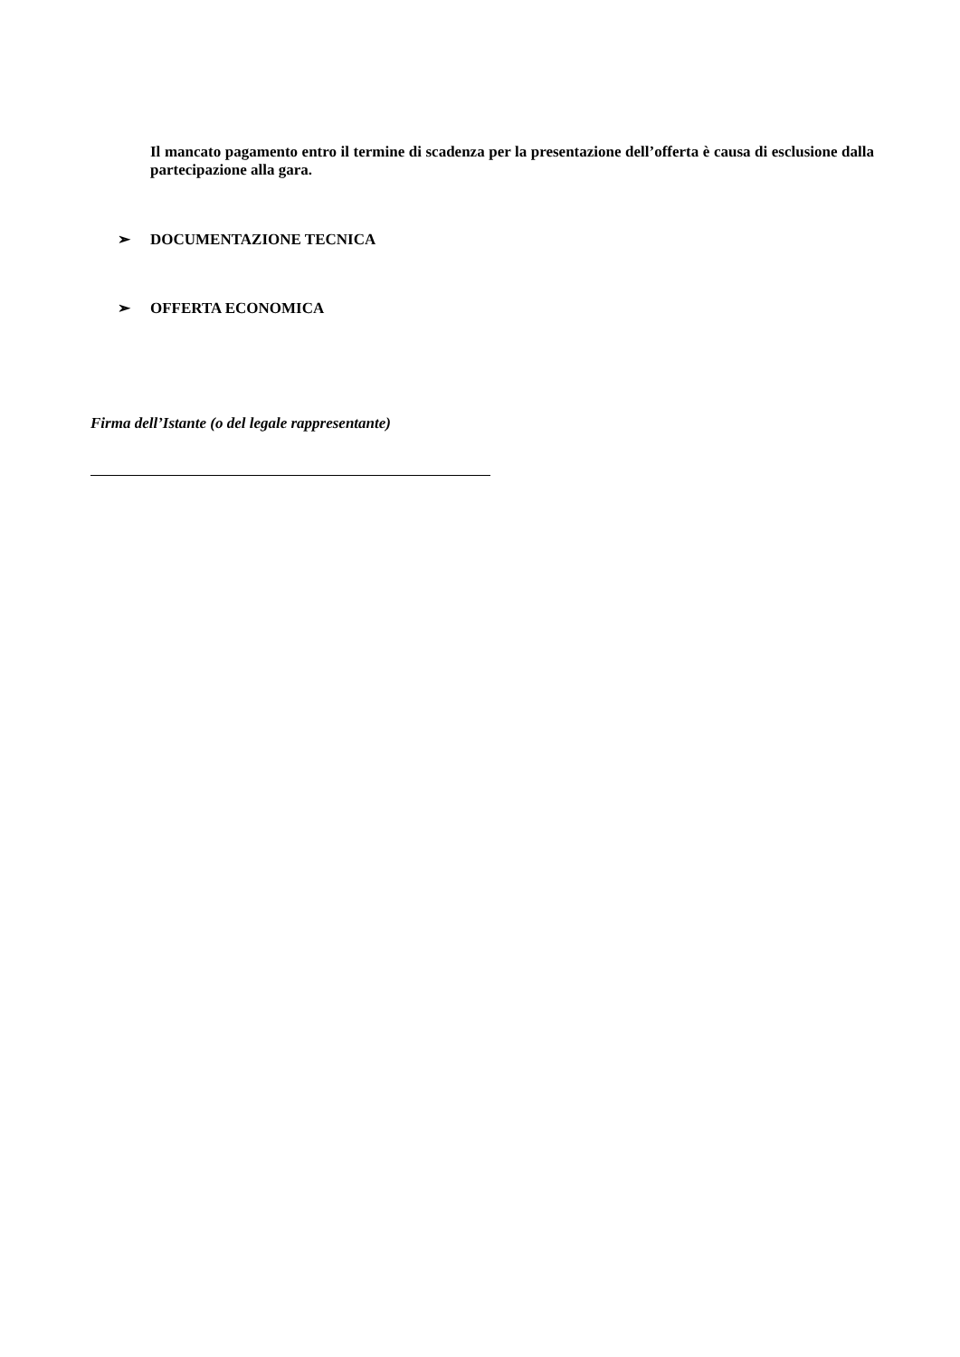Il mancato pagamento entro il termine di scadenza per la presentazione dell’offerta è causa di esclusione dalla partecipazione alla gara.
➢ DOCUMENTAZIONE TECNICA
➢ OFFERTA ECONOMICA
Firma dell’Istante (o del legale rappresentante)